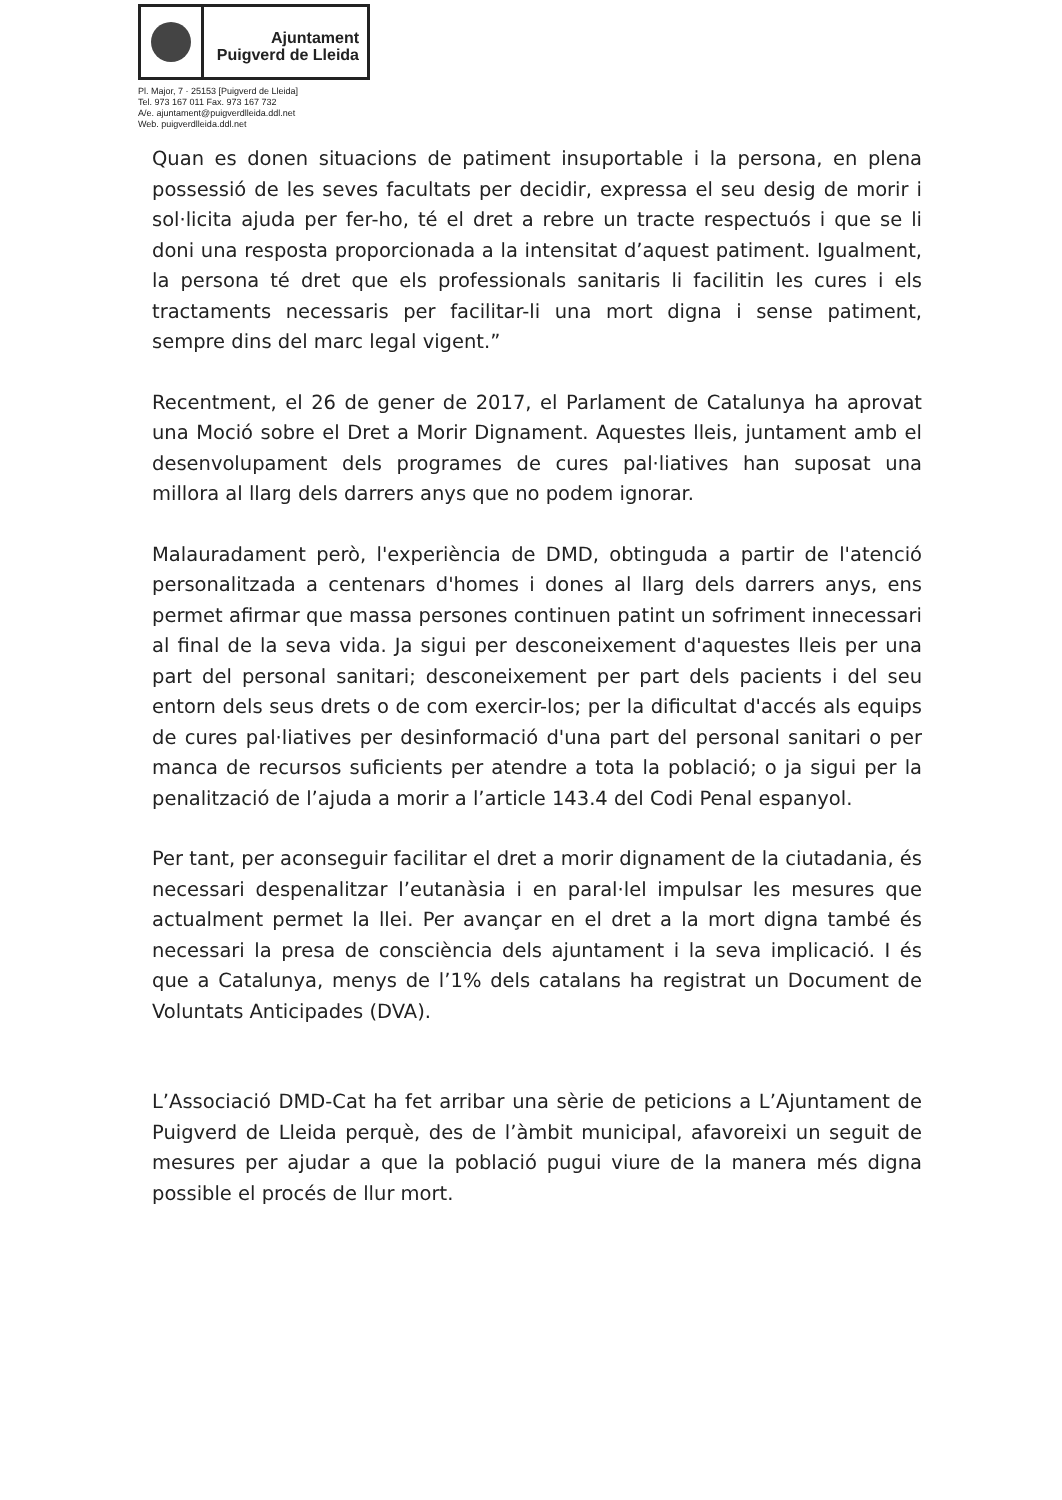Ajuntament
Puigverd de Lleida
Pl. Major, 7 · 25153 [Puigverd de Lleida]
Tel. 973 167 011 Fax. 973 167 732
A/e. ajuntament@puigverdlleida.ddl.net
Web. puigverdlleida.ddl.net
Quan es donen situacions de patiment insuportable i la persona, en plena possessió de les seves facultats per decidir, expressa el seu desig de morir i sol·licita ajuda per fer-ho, té el dret a rebre un tracte respectuós i que se li doni una resposta proporcionada a la intensitat d’aquest patiment. Igualment, la persona té dret que els professionals sanitaris li facilitin les cures i els tractaments necessaris per facilitar-li una mort digna i sense patiment, sempre dins del marc legal vigent.”
Recentment, el 26 de gener de 2017, el Parlament de Catalunya ha aprovat una Moció sobre el Dret a Morir Dignament. Aquestes lleis, juntament amb el desenvolupament dels programes de cures pal·liatives han suposat una millora al llarg dels darrers anys que no podem ignorar.
Malauradament però, l'experiència de DMD, obtinguda a partir de l'atenció personalitzada a centenars d'homes i dones al llarg dels darrers anys, ens permet afirmar que massa persones continuen patint un sofriment innecessari al final de la seva vida. Ja sigui per desconeixement d'aquestes lleis per una part del personal sanitari; desconeixement per part dels pacients i del seu entorn dels seus drets o de com exercir-los; per la dificultat d'accés als equips de cures pal·liatives per desinformació d'una part del personal sanitari o per manca de recursos suficients per atendre a tota la població; o ja sigui per la penalització de l’ajuda a morir a l’article 143.4 del Codi Penal espanyol.
Per tant, per aconseguir facilitar el dret a morir dignament de la ciutadania, és necessari despenalitzar l’eutanàsia i en paral·lel impulsar les mesures que actualment permet la llei. Per avançar en el dret a la mort digna també és necessari la presa de consciència dels ajuntament i la seva implicació. I és que a Catalunya, menys de l’1% dels catalans ha registrat un Document de Voluntats Anticipades (DVA).
L’Associació DMD-Cat ha fet arribar una sèrie de peticions a L’Ajuntament de Puigverd de Lleida perquè, des de l’àmbit municipal, afavoreixi un seguit de mesures per ajudar a que la població pugui viure de la manera més digna possible el procés de llur mort.